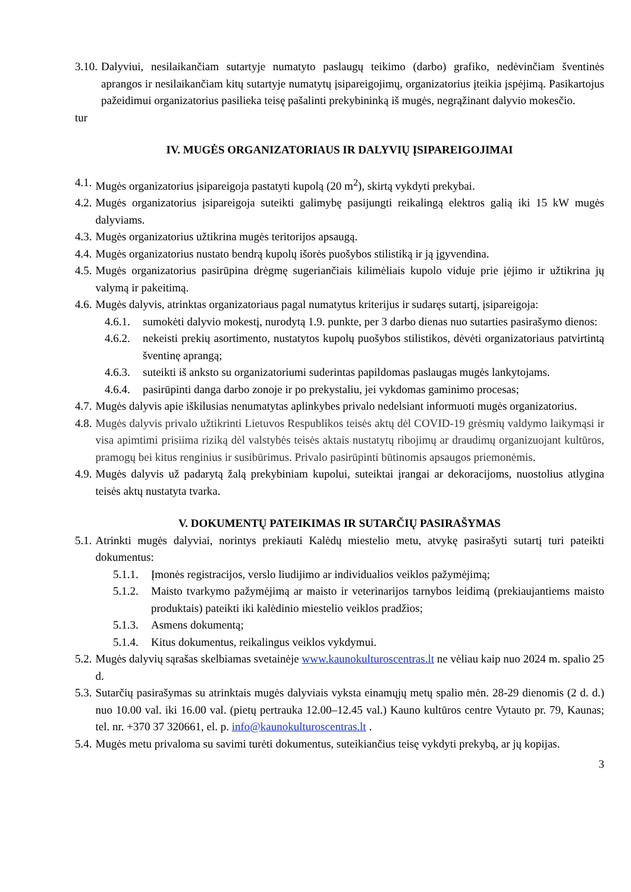3.10. Dalyviui, nesilaikančiam sutartyje numatyto paslaugų teikimo (darbo) grafiko, nedėvinčiam šventinės aprangos ir nesilaikančiam kitų sutartyje numatytų įsipareigojimų, organizatorius įteikia įspėjimą. Pasikartojus pažeidimui organizatorius pasilieka teisę pašalinti prekybininką iš mugės, negrąžinant dalyvio mokesčio.
tur
IV. MUGĖS ORGANIZATORIAUS IR DALYVIŲ ĮSIPAREIGOJIMAI
4.1. Mugės organizatorius įsipareigoja pastatyti kupolą (20 m<sup>2</sup>), skirtą vykdyti prekybai.
4.2. Mugės organizatorius įsipareigoja suteikti galimybę pasijungti reikalingą elektros galią iki 15 kW mugės dalyviams.
4.3. Mugės organizatorius užtikrina mugės teritorijos apsaugą.
4.4. Mugės organizatorius nustato bendrą kupolų išorės puošybos stilistiką ir ją įgyvendina.
4.5. Mugės organizatorius pasirūpina drėgmę sugeriančiais kilimėliais kupolo viduje prie įėjimo ir užtikrina jų valymą ir pakeitimą.
4.6. Mugės dalyvis, atrinktas organizatoriaus pagal numatytus kriterijus ir sudaręs sutartį, įsipareigoja:
4.6.1. sumokėti dalyvio mokestį, nurodytą 1.9. punkte, per 3 darbo dienas nuo sutarties pasirašymo dienos:
4.6.2. nekeisti prekių asortimento, nustatytos kupolų puošybos stilistikos, dėvėti organizatoriaus patvirtintą šventinę aprangą;
4.6.3. suteikti iš anksto su organizatoriumi suderintas papildomas paslaugas mugės lankytojams.
4.6.4. pasirūpinti danga darbo zonoje ir po prekystaliu, jei vykdomas gaminimo procesas;
4.7. Mugės dalyvis apie iškilusias nenumatytas aplinkybes privalo nedelsiant informuoti mugės organizatorius.
4.8. Mugės dalyvis privalo užtikrinti Lietuvos Respublikos teisės aktų dėl COVID-19 grėsmių valdymo laikymąsi ir visa apimtimi prisiima riziką dėl valstybės teisės aktais nustatytų ribojimų ar draudimų organizuojant kultūros, pramogų bei kitus renginius ir susibūrimus. Privalo pasirūpinti būtinomis apsaugos priemonėmis.
4.9. Mugės dalyvis už padarytą žalą prekybiniam kupolui, suteiktai įrangai ar dekoracijoms, nuostolius atlygina teisės aktų nustatyta tvarka.
V. DOKUMENTŲ PATEIKIMAS IR SUTARČIŲ PASIRAŠYMAS
5.1. Atrinkti mugės dalyviai, norintys prekiauti Kalėdų miestelio metu, atvykę pasirašyti sutartį turi pateikti dokumentus:
5.1.1. Įmonės registracijos, verslo liudijimo ar individualios veiklos pažymėjimą;
5.1.2. Maisto tvarkymo pažymėjimą ar maisto ir veterinarijos tarnybos leidimą (prekiaujantiems maisto produktais) pateikti iki kalėdinio miestelio veiklos pradžios;
5.1.3. Asmens dokumentą;
5.1.4. Kitus dokumentus, reikalingus veiklos vykdymui.
5.2. Mugės dalyvių sąrašas skelbiamas svetainėje www.kaunokulturoscentras.lt ne vėliau kaip nuo 2024 m. spalio 25 d.
5.3. Sutarčių pasirašymas su atrinktais mugės dalyviais vyksta einamųjų metų spalio mėn. 28-29 dienomis (2 d. d.) nuo 10.00 val. iki 16.00 val. (pietų pertrauka 12.00–12.45 val.) Kauno kultūros centre Vytauto pr. 79, Kaunas; tel. nr. +370 37 320661, el. p. info@kaunokulturoscentras.lt .
5.4. Mugės metu privaloma su savimi turėti dokumentus, suteikiančius teisę vykdyti prekybą, ar jų kopijas.
3